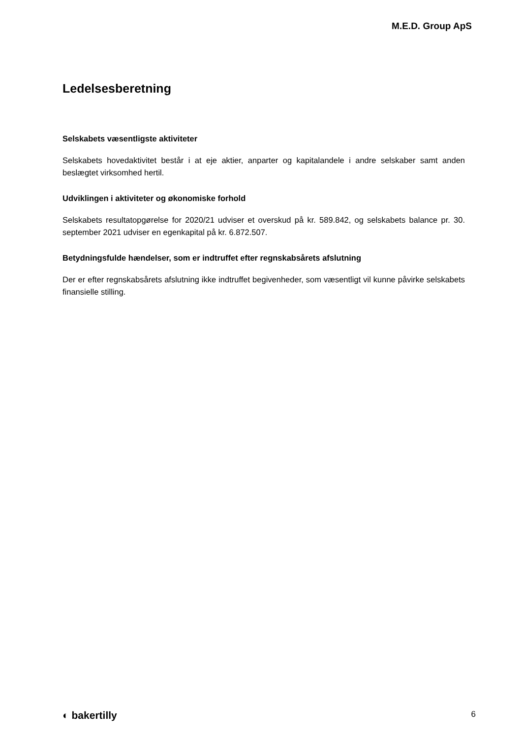M.E.D. Group ApS
Ledelsesberetning
Selskabets væsentligste aktiviteter
Selskabets hovedaktivitet består i at eje aktier, anparter og kapitalandele i andre selskaber samt anden beslægtet virksomhed hertil.
Udviklingen i aktiviteter og økonomiske forhold
Selskabets resultatopgørelse for 2020/21 udviser et overskud på kr. 589.842, og selskabets balance pr. 30. september 2021 udviser en egenkapital på kr. 6.872.507.
Betydningsfulde hændelser, som er indtruffet efter regnskabsårets afslutning
Der er efter regnskabsårets afslutning ikke indtruffet begivenheder, som væsentligt vil kunne påvirke selskabets finansielle stilling.
◐ bakertilly 6